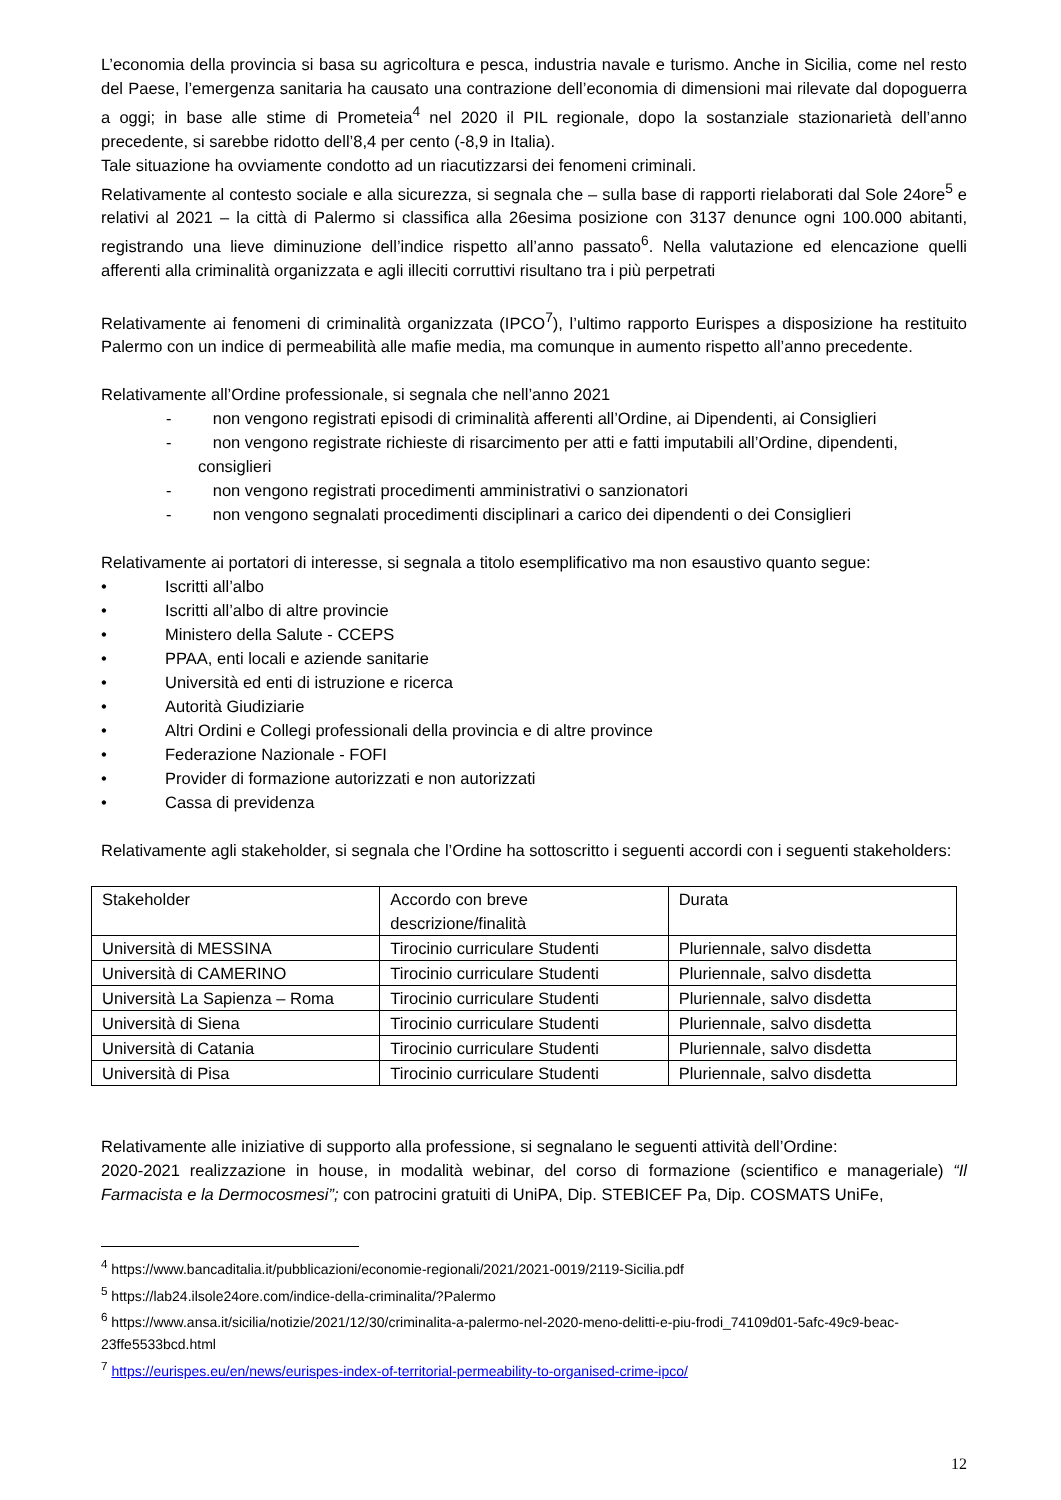L’economia della provincia si basa su agricoltura e pesca, industria navale e turismo. Anche in Sicilia, come nel resto del Paese, l’emergenza sanitaria ha causato una contrazione dell’economia di dimensioni mai rilevate dal dopoguerra a oggi; in base alle stime di Prometeia<sup>4</sup> nel 2020 il PIL regionale, dopo la sostanziale stazionarietà dell’anno precedente, si sarebbe ridotto dell’8,4 per cento (-8,9 in Italia).
Tale situazione ha ovviamente condotto ad un riacutizzarsi dei fenomeni criminali.
Relativamente al contesto sociale e alla sicurezza, si segnala che – sulla base di rapporti rielaborati dal Sole 24ore<sup>5</sup> e relativi al 2021 – la città di Palermo si classifica alla 26esima posizione con 3137 denunce ogni 100.000 abitanti, registrando una lieve diminuzione dell’indice rispetto all’anno passato<sup>6</sup>. Nella valutazione ed elencazione quelli afferenti alla criminalità organizzata e agli illeciti corruttivi risultano tra i più perpetrati
Relativamente ai fenomeni di criminalità organizzata (IPCO<sup>7</sup>), l’ultimo rapporto Eurispes a disposizione ha restituito Palermo con un indice di permeabilità alle mafie media, ma comunque in aumento rispetto all’anno precedente.
Relativamente all’Ordine professionale, si segnala che nell’anno 2021
- non vengono registrati episodi di criminalità afferenti all’Ordine, ai Dipendenti, ai Consiglieri
- non vengono registrate richieste di risarcimento per atti e fatti imputabili all’Ordine, dipendenti, consiglieri
- non vengono registrati procedimenti amministrativi o sanzionatori
- non vengono segnalati procedimenti disciplinari a carico dei dipendenti o dei Consiglieri
Relativamente ai portatori di interesse, si segnala a titolo esemplificativo ma non esaustivo quanto segue:
• Iscritti all’albo
• Iscritti all’albo di altre provincie
• Ministero della Salute - CCEPS
• PPAA, enti locali e aziende sanitarie
• Università ed enti di istruzione e ricerca
• Autorità Giudiziarie
• Altri Ordini e Collegi professionali della provincia e di altre province
• Federazione Nazionale - FOFI
• Provider di formazione autorizzati e non autorizzati
• Cassa di previdenza
Relativamente agli stakeholder, si segnala che l’Ordine ha sottoscritto i seguenti accordi con i seguenti stakeholders:
| Stakeholder | Accordo con breve descrizione/finalità | Durata |
| Università di MESSINA | Tirocinio curriculare Studenti | Pluriennale, salvo disdetta |
| Università di CAMERINO | Tirocinio curriculare Studenti | Pluriennale, salvo disdetta |
| Università La Sapienza – Roma | Tirocinio curriculare Studenti | Pluriennale, salvo disdetta |
| Università di Siena | Tirocinio curriculare Studenti | Pluriennale, salvo disdetta |
| Università di Catania | Tirocinio curriculare Studenti | Pluriennale, salvo disdetta |
| Università di Pisa | Tirocinio curriculare Studenti | Pluriennale, salvo disdetta |
Relativamente alle iniziative di supporto alla professione, si segnalano le seguenti attività dell’Ordine:
2020-2021 realizzazione in house, in modalità webinar, del corso di formazione (scientifico e manageriale) “Il Farmacista e la Dermocosmesi”; con patrocini gratuiti di UniPA, Dip. STEBICEF Pa, Dip. COSMATS UniFe,
<sup>4</sup> https://www.bancaditalia.it/pubblicazioni/economie-regionali/2021/2021-0019/2119-Sicilia.pdf
<sup>5</sup> https://lab24.ilsole24ore.com/indice-della-criminalita/?Palermo
<sup>6</sup> https://www.ansa.it/sicilia/notizie/2021/12/30/criminalita-a-palermo-nel-2020-meno-delitti-e-piu-frodi_74109d01-5afc-49c9-beac-23ffe5533bcd.html
<sup>7</sup> https://eurispes.eu/en/news/eurispes-index-of-territorial-permeability-to-organised-crime-ipco/
12